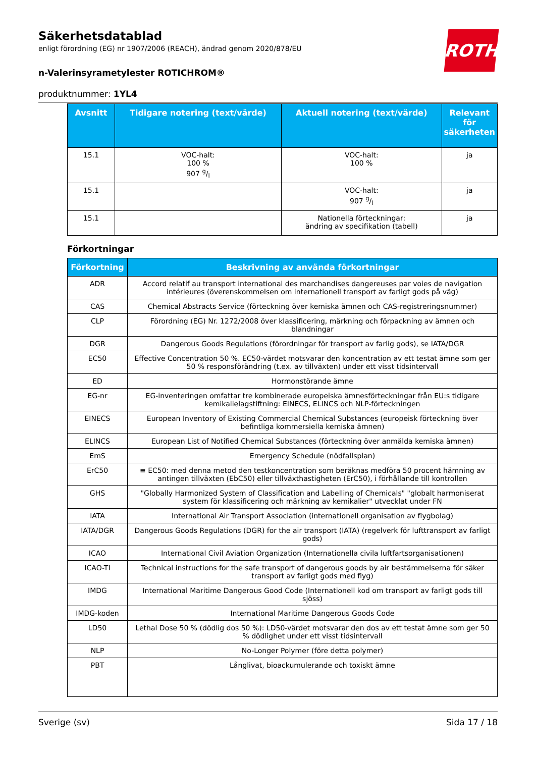Säkerhetsdatablad
enligt förordning (EG) nr 1907/2006 (REACH), ändrad genom 2020/878/EU
n-Valerinsyrametylester ROTICHROM®
produktnummer: 1YL4
ROTH
| Avsnitt | Tidigare notering (text/värde) | Aktuell notering (text/värde) | Relevant för säkerheten |
| --- | --- | --- | --- |
| 15.1 | VOC-halt: 100 % 907 g/l | VOC-halt: 100 % | ja |
| 15.1 | | VOC-halt: 907 g/l | ja |
| 15.1 | | Nationella förteckningar: ändring av specifikation (tabell) | ja |
Förkortningar
| Förkortning | Beskrivning av använda förkortningar |
| --- | --- |
| ADR | Accord relatif au transport international des marchandises dangereuses par voies de navigation intérieures (överenskommelsen om internationell transport av farligt gods på väg) |
| CAS | Chemical Abstracts Service (förteckning över kemiska ämnen och CAS-registreringsnummer) |
| CLP | Förordning (EG) Nr. 1272/2008 över klassificering, märkning och förpackning av ämnen och blandningar |
| DGR | Dangerous Goods Regulations (förordningar för transport av farlig gods), se IATA/DGR |
| EC50 | Effective Concentration 50 %. EC50-värdet motsvarar den koncentration av ett testat ämne som ger 50 % responsförändring (t.ex. av tillväxten) under ett visst tidsintervall |
| ED | Hormonstörande ämne |
| EG-nr | EG-inventeringen omfattar tre kombinerade europeiska ämnesförteckningar från EU:s tidigare kemikalielagstiftning: EINECS, ELINCS och NLP-förteckningen |
| EINECS | European Inventory of Existing Commercial Chemical Substances (europeisk förteckning över befintliga kommersiella kemiska ämnen) |
| ELINCS | European List of Notified Chemical Substances (förteckning över anmälda kemiska ämnen) |
| EmS | Emergency Schedule (nödfallsplan) |
| ErC50 | ≡ EC50: med denna metod den testkoncentration som beräknas medföra 50 procent hämning av antingen tillväxten (EbC50) eller tillväxthastigheten (ErC50), i förhållande till kontrollen |
| GHS | "Globally Harmonized System of Classification and Labelling of Chemicals" "globalt harmoniserat system för klassificering och märkning av kemikalier" utvecklat under FN |
| IATA | International Air Transport Association (internationell organisation av flygbolag) |
| IATA/DGR | Dangerous Goods Regulations (DGR) for the air transport (IATA) (regelverk för lufttransport av farligt gods) |
| ICAO | International Civil Aviation Organization (Internationella civila luftfartsorganisationen) |
| ICAO-TI | Technical instructions for the safe transport of dangerous goods by air bestämmelserna för säker transport av farligt gods med flyg) |
| IMDG | International Maritime Dangerous Good Code (Internationell kod om transport av farligt gods till sjöss) |
| IMDG-koden | International Maritime Dangerous Goods Code |
| LD50 | Lethal Dose 50 % (dödlig dos 50 %): LD50-värdet motsvarar den dos av ett testat ämne som ger 50 % dödlighet under ett visst tidsintervall |
| NLP | No-Longer Polymer (före detta polymer) |
| PBT | Långlivat, bioackumulerande och toxiskt ämne |
Sverige (sv) Sida 17 / 18